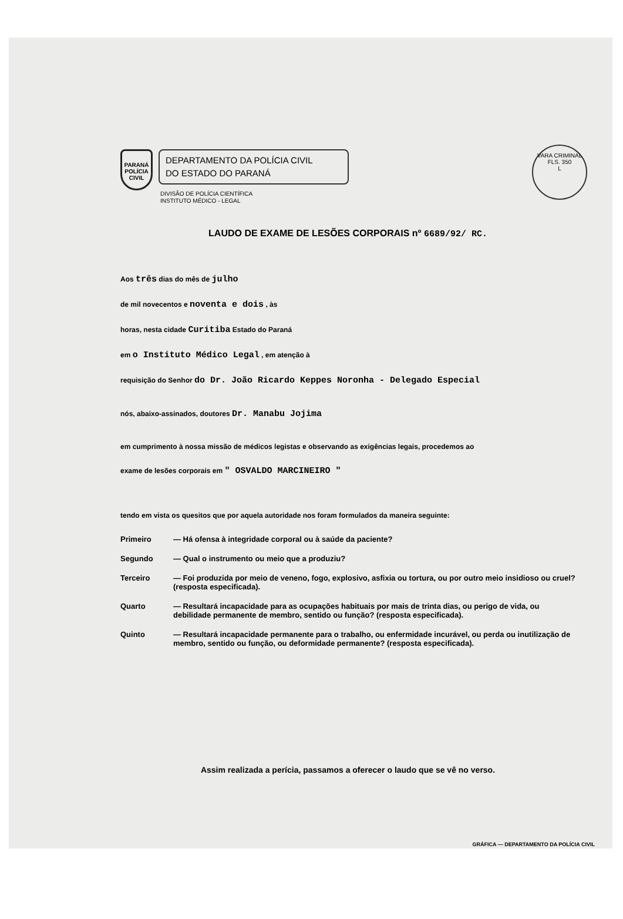PARANÁ POLÍCIA CIVIL
DEPARTAMENTO DA POLÍCIA CIVIL
DO ESTADO DO PARANÁ
VARA CRIMINAL
FLS. 350
L
DIVISÃO DE POLÍCIA CIENTÍFICA
INSTITUTO MÉDICO - LEGAL
LAUDO DE EXAME DE LESÕES CORPORAIS nº 6689/92/ RC.
Aos três dias do mês de julho
de mil novecentos e noventa e dois , às
horas, nesta cidade Curitiba Estado do Paraná
em o Instituto Médico Legal , em atenção à
requisição do Senhor do Dr. João Ricardo Keppes Noronha - Delegado Especial
nós, abaixo-assinados, doutores Dr. Manabu Jojima
em cumprimento à nossa missão de médicos legistas e observando as exigências legais, procedemos ao
exame de lesões corporais em " OSVALDO MARCINEIRO "
tendo em vista os quesitos que por aquela autoridade nos foram formulados da maneira seguinte:
Primeiro — Há ofensa à integridade corporal ou à saúde da paciente?
Segundo — Qual o instrumento ou meio que a produziu?
Terceiro — Foi produzida por meio de veneno, fogo, explosivo, asfixia ou tortura, ou por outro meio insidioso ou cruel? (resposta especificada).
Quarto — Resultará incapacidade para as ocupações habituais por mais de trinta dias, ou perigo de vida, ou debilidade permanente de membro, sentido ou função? (resposta especificada).
Quinto — Resultará incapacidade permanente para o trabalho, ou enfermidade incurável, ou perda ou inutilização de membro, sentido ou função, ou deformidade permanente? (resposta especificada).
Assim realizada a perícia, passamos a oferecer o laudo que se vê no verso.
GRÁFICA — DEPARTAMENTO DA POLÍCIA CIVIL